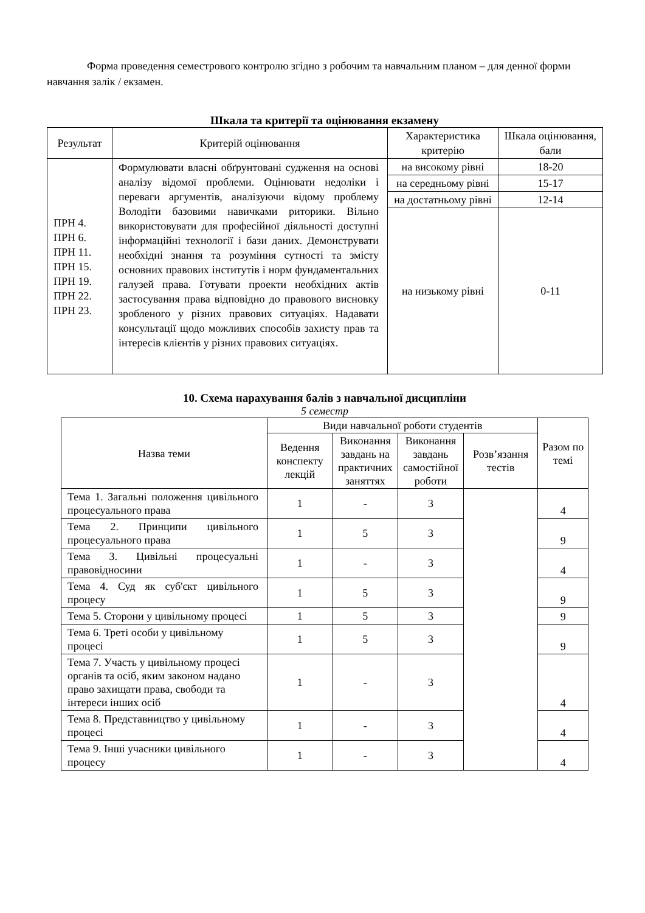Форма проведення семестрового контролю згідно з робочим та навчальним планом – для денної форми навчання залік / екзамен.
Шкала та критерії та оцінювання екзамену
| Результат | Критерій оцінювання | Характеристика критерію | Шкала оцінювання, бали |
| --- | --- | --- | --- |
| ПРН 4. ПРН 6. ПРН 11. ПРН 15. ПРН 19. ПРН 22. ПРН 23. | Формулювати власні обґрунтовані судження на основі аналізу відомої проблеми. Оцінювати недоліки і переваги аргументів, аналізуючи відому проблему Володіти базовими навичками риторики. Вільно використовувати для професійної діяльності доступні інформаційні технології і бази даних. Демонструвати необхідні знання та розуміння сутності та змісту основних правових інститутів і норм фундаментальних галузей права. Готувати проекти необхідних актів застосування права відповідно до правового висновку зробленого у різних правових ситуаціях. Надавати консультації щодо можливих способів захисту прав та інтересів клієнтів у різних правових ситуаціях. | на високому рівні | 18-20 |
| | | на середньому рівні | 15-17 |
| | | на достатньому рівні | 12-14 |
| | | на низькому рівні | 0-11 |
10. Схема нарахування балів з навчальної дисципліни
5 семестр
| Назва теми | Види навчальної роботи студентів | | | | Разом по темі |
| | Ведення конспекту лекцій | Виконання завдань на практичних заняттях | Виконання завдань самостійної роботи | Розв’язання тестів | |
| Тема 1. Загальні положення цивільного процесуального права | 1 | - | 3 | | 4 |
| Тема 2. Принципи цивільного процесуального права | 1 | 5 | 3 | | 9 |
| Тема 3. Цивільні процесуальні правовідносини | 1 | - | 3 | | 4 |
| Тема 4. Суд як суб'єкт цивільного процесу | 1 | 5 | 3 | | 9 |
| Тема 5. Сторони у цивільному процесі | 1 | 5 | 3 | | 9 |
| Тема 6. Треті особи у цивільному процесі | 1 | 5 | 3 | | 9 |
| Тема 7. Участь у цивільному процесі органів та осіб, яким законом надано право захищати права, свободи та інтереси інших осіб | 1 | - | 3 | | 4 |
| Тема 8. Представництво у цивільному процесі | 1 | - | 3 | | 4 |
| Тема 9. Інші учасники цивільного процесу | 1 | - | 3 | | 4 |